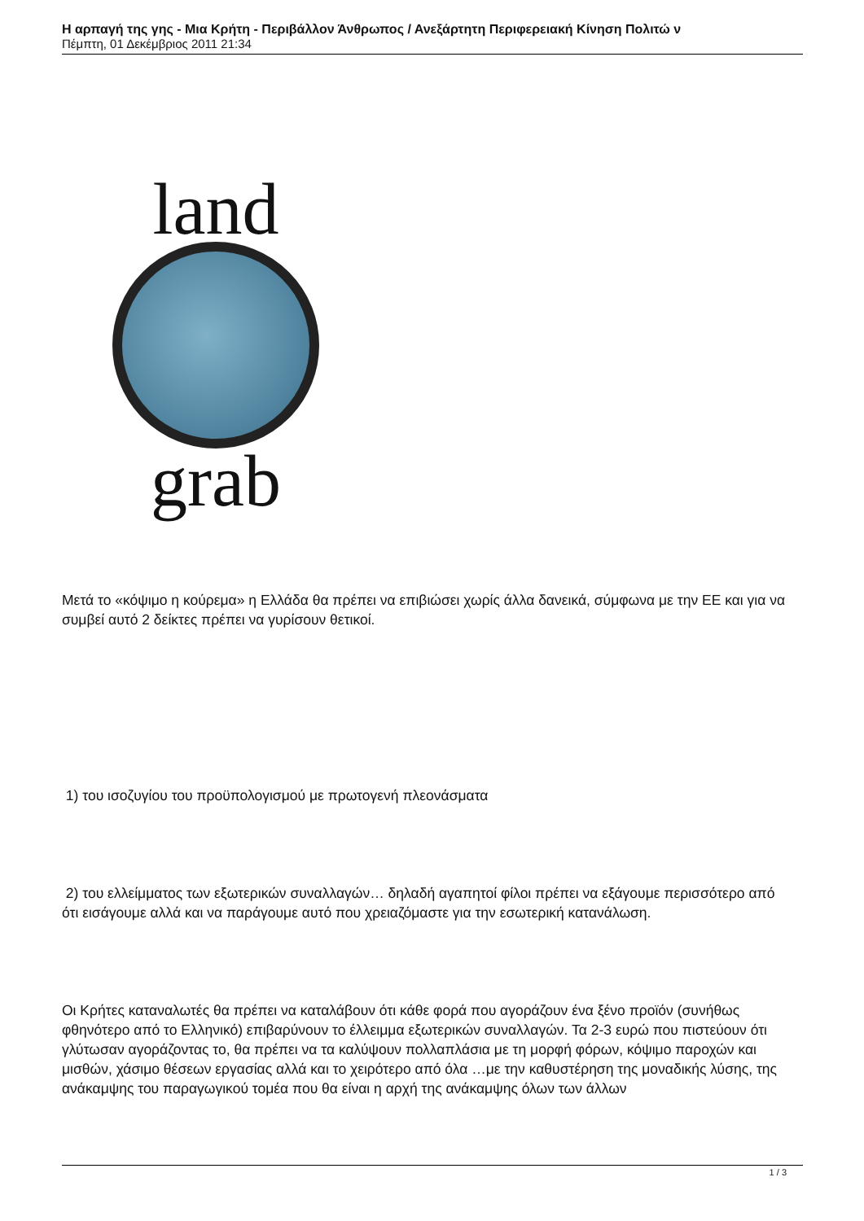Η αρπαγή της γης - Μια Κρήτη - Περιβάλλον Άνθρωπος / Ανεξάρτητη Περιφερειακή Κίνηση Πολιτώ ν
Πέμπτη, 01 Δεκέμβριος 2011 21:34
land
grab
Μετά το «κόψιμο η κούρεμα» η Ελλάδα θα πρέπει να επιβιώσει χωρίς άλλα δανεικά, σύμφωνα με την ΕΕ και για να συμβεί αυτό 2 δείκτες πρέπει να γυρίσουν θετικοί.
1) του ισοζυγίου του προϋπολογισμού με πρωτογενή πλεονάσματα
2) του ελλείμματος των εξωτερικών συναλλαγών… δηλαδή αγαπητοί φίλοι πρέπει να εξάγουμε περισσότερο από ότι εισάγουμε αλλά και να παράγουμε αυτό που χρειαζόμαστε για την εσωτερική κατανάλωση.
Οι Κρήτες καταναλωτές θα πρέπει να καταλάβουν ότι κάθε φορά που αγοράζουν ένα ξένο προϊόν (συνήθως φθηνότερο από το Ελληνικό) επιβαρύνουν το έλλειμμα εξωτερικών συναλλαγών. Τα 2-3 ευρώ που πιστεύουν ότι γλύτωσαν αγοράζοντας το, θα πρέπει να τα καλύψουν πολλαπλάσια με τη μορφή φόρων, κόψιμο παροχών και μισθών, χάσιμο θέσεων εργασίας αλλά και το χειρότερο από όλα …με την καθυστέρηση της μοναδικής λύσης, της ανάκαμψης του παραγωγικού τομέα που θα είναι η αρχή της ανάκαμψης όλων των άλλων
1 / 3